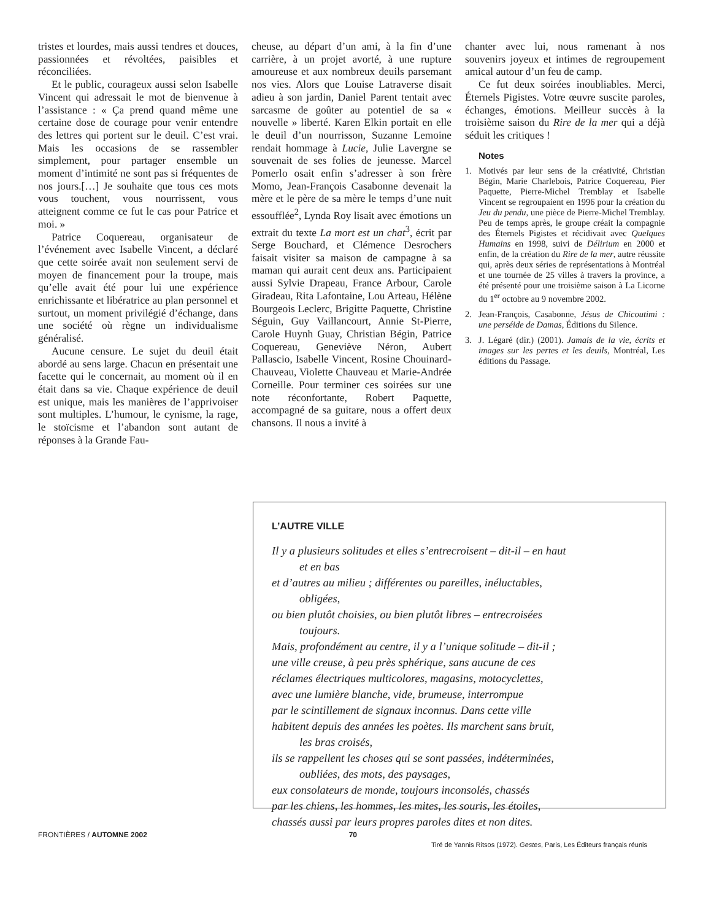tristes et lourdes, mais aussi tendres et douces, passionnées et révoltées, paisibles et réconciliées.
Et le public, courageux aussi selon Isabelle Vincent qui adressait le mot de bienvenue à l’assistance : « Ça prend quand même une certaine dose de courage pour venir entendre des lettres qui portent sur le deuil. C’est vrai. Mais les occasions de se rassembler simplement, pour partager ensemble un moment d’intimité ne sont pas si fréquentes de nos jours.[…] Je souhaite que tous ces mots vous touchent, vous nourrissent, vous atteignent comme ce fut le cas pour Patrice et moi. »
Patrice Coquereau, organisateur de l’événement avec Isabelle Vincent, a déclaré que cette soirée avait non seulement servi de moyen de financement pour la troupe, mais qu’elle avait été pour lui une expérience enrichissante et libératrice au plan personnel et surtout, un moment privilégié d’échange, dans une société où règne un individualisme généralisé.
Aucune censure. Le sujet du deuil était abordé au sens large. Chacun en présentait une facette qui le concernait, au moment où il en était dans sa vie. Chaque expérience de deuil est unique, mais les manières de l’apprivoiser sont multiples. L’humour, le cynisme, la rage, le stoïcisme et l’abandon sont autant de réponses à la Grande Fau-
cheuse, au départ d’un ami, à la fin d’une carrière, à un projet avorté, à une rupture amoureuse et aux nombreux deuils parsemant nos vies. Alors que Louise Latraverse disait adieu à son jardin, Daniel Parent tentait avec sarcasme de goûter au potentiel de sa « nouvelle » liberté. Karen Elkin portait en elle le deuil d’un nourrisson, Suzanne Lemoine rendait hommage à Lucie, Julie Lavergne se souvenait de ses folies de jeunesse. Marcel Pomerlo osait enfin s’adresser à son frère Momo, Jean-François Casabonne devenait la mère et le père de sa mère le temps d’une nuit essoufflée<sup>2</sup>, Lynda Roy lisait avec émotions un extrait du texte La mort est un chat<sup>3</sup>, écrit par Serge Bouchard, et Clémence Desrochers faisait visiter sa maison de campagne à sa maman qui aurait cent deux ans. Participaient aussi Sylvie Drapeau, France Arbour, Carole Giradeau, Rita Lafontaine, Lou Arteau, Hélène Bourgeois Leclerc, Brigitte Paquette, Christine Séguin, Guy Vaillancourt, Annie St-Pierre, Carole Huynh Guay, Christian Bégin, Patrice Coquereau, Geneviève Néron, Aubert Pallascio, Isabelle Vincent, Rosine Chouinard-Chauveau, Violette Chauveau et Marie-Andrée Corneille. Pour terminer ces soirées sur une note réconfortante, Robert Paquette, accompagné de sa guitare, nous a offert deux chansons. Il nous a invité à
chanter avec lui, nous ramenant à nos souvenirs joyeux et intimes de regroupement amical autour d’un feu de camp.
Ce fut deux soirées inoubliables. Merci, Éternels Pigistes. Votre œuvre suscite paroles, échanges, émotions. Meilleur succès à la troisième saison du Rire de la mer qui a déjà séduit les critiques !
Notes
1. Motivés par leur sens de la créativité, Christian Bégin, Marie Charlebois, Patrice Coquereau, Pier Paquette, Pierre-Michel Tremblay et Isabelle Vincent se regroupaient en 1996 pour la création du Jeu du pendu, une pièce de Pierre-Michel Tremblay. Peu de temps après, le groupe créait la compagnie des Éternels Pigistes et récidivait avec Quelques Humains en 1998, suivi de Délirium en 2000 et enfin, de la création du Rire de la mer, autre réussite qui, après deux séries de représentations à Montréal et une tournée de 25 villes à travers la province, a été présenté pour une troisième saison à La Licorne du 1<sup>er</sup> octobre au 9 novembre 2002.
2. Jean-François, Casabonne, Jésus de Chicoutimi : une perséide de Damas, Éditions du Silence.
3. J. Légaré (dir.) (2001). Jamais de la vie, écrits et images sur les pertes et les deuils, Montréal, Les éditions du Passage.
L’AUTRE VILLE
Il y a plusieurs solitudes et elles s’entrecroisent – dit-il – en haut
et en bas
et d’autres au milieu ; différentes ou pareilles, inéluctables,
obligées,
ou bien plutôt choisies, ou bien plutôt libres – entrecroisées
toujours.
Mais, profondément au centre, il y a l’unique solitude – dit-il ;
une ville creuse, à peu près sphérique, sans aucune de ces
réclames électriques multicolores, magasins, motocyclettes,
avec une lumière blanche, vide, brumeuse, interrompue
par le scintillement de signaux inconnus. Dans cette ville
habitent depuis des années les poètes. Ils marchent sans bruit,
les bras croisés,
ils se rappellent les choses qui se sont passées, indéterminées,
oubliées, des mots, des paysages,
eux consolateurs de monde, toujours inconsolés, chassés
par les chiens, les hommes, les mites, les souris, les étoiles,
chassés aussi par leurs propres paroles dites et non dites.
Tiré de Yannis Ritsos (1972). Gestes, Paris, Les Éditeurs français réunis
FRONTIÈRES / AUTOMNE 2002 70